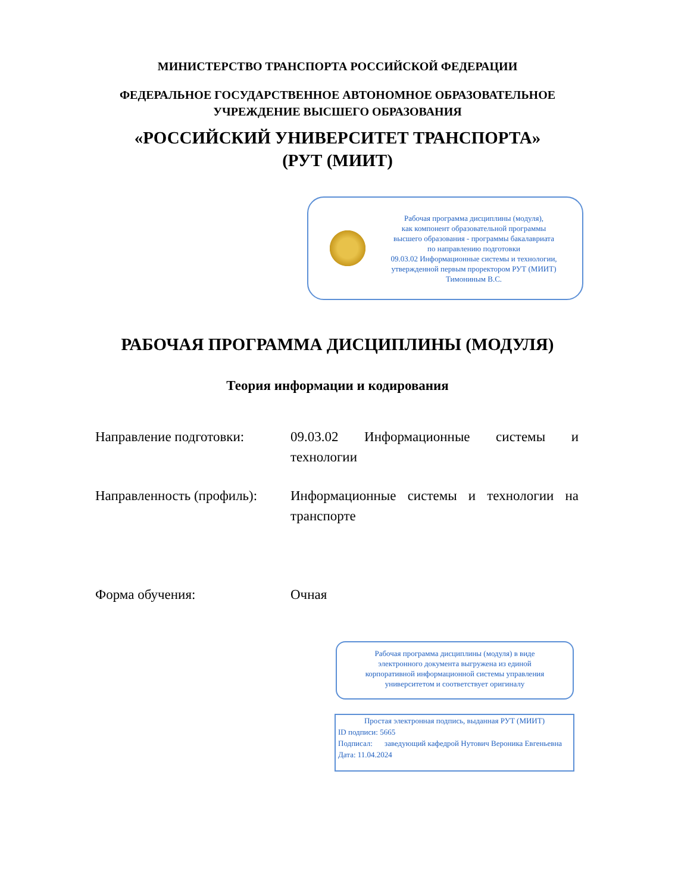МИНИСТЕРСТВО ТРАНСПОРТА РОССИЙСКОЙ ФЕДЕРАЦИИ
ФЕДЕРАЛЬНОЕ ГОСУДАРСТВЕННОЕ АВТОНОМНОЕ ОБРАЗОВАТЕЛЬНОЕ
УЧРЕЖДЕНИЕ ВЫСШЕГО ОБРАЗОВАНИЯ
«РОССИЙСКИЙ УНИВЕРСИТЕТ ТРАНСПОРТА»
(РУТ (МИИТ)
Рабочая программа дисциплины (модуля),
как компонент образовательной программы
высшего образования - программы бакалавриата
по направлению подготовки
09.03.02 Информационные системы и технологии,
утвержденной первым проректором РУТ (МИИТ)
Тимониным В.С.
РАБОЧАЯ ПРОГРАММА ДИСЦИПЛИНЫ (МОДУЛЯ)
Теория информации и кодирования
Направление подготовки: 09.03.02 Информационные системы и технологии
Направленность (профиль):
Информационные системы и технологии на транспорте
Форма обучения: Очная
Рабочая программа дисциплины (модуля) в виде
электронного документа выгружена из единой
корпоративной информационной системы управления
университетом и соответствует оригиналу
Простая электронная подпись, выданная РУТ (МИИТ)
ID подписи: 5665
Подписал: заведующий кафедрой Нутович Вероника Евгеньевна
Дата: 11.04.2024